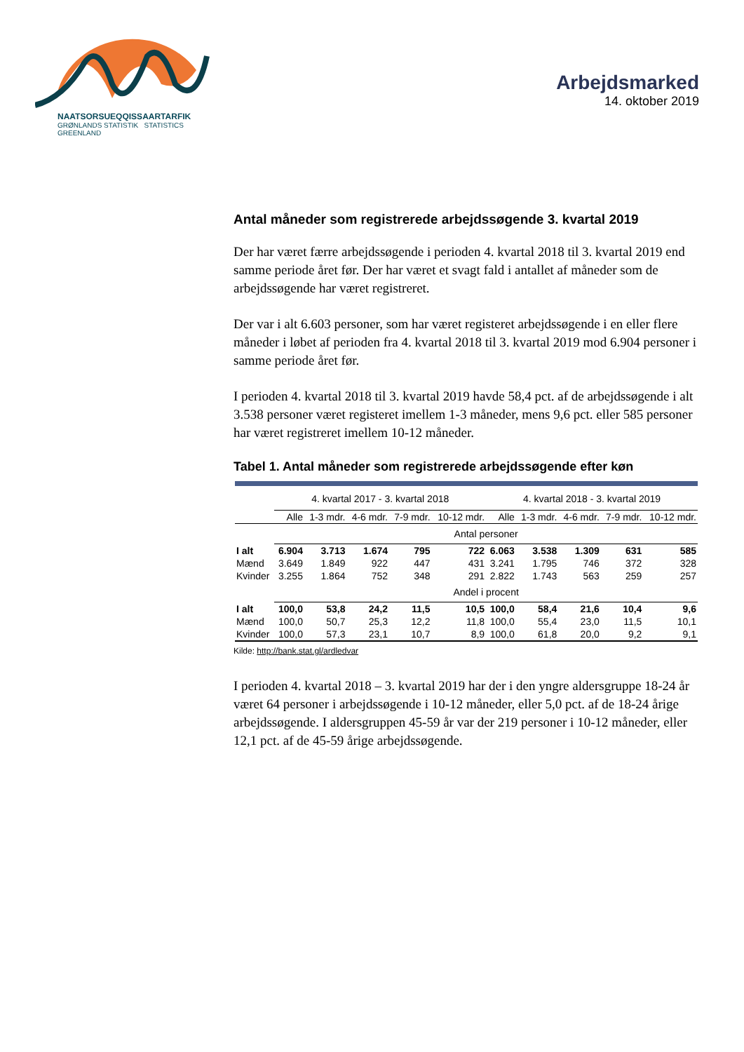NAATSORSUEQQISSAARTARFIK
GRØNLANDS STATISTIK STATISTICS GREENLAND
Arbejdsmarked
14. oktober 2019
Antal måneder som registrerede arbejdssøgende 3. kvartal 2019
Der har været færre arbejdssøgende i perioden 4. kvartal 2018 til 3. kvartal 2019 end samme periode året før. Der har været et svagt fald i antallet af måneder som de arbejdssøgende har været registreret.
Der var i alt 6.603 personer, som har været registeret arbejdssøgende i en eller flere måneder i løbet af perioden fra 4. kvartal 2018 til 3. kvartal 2019 mod 6.904 personer i samme periode året før.
I perioden 4. kvartal 2018 til 3. kvartal 2019 havde 58,4 pct. af de arbejdssøgende i alt 3.538 personer været registeret imellem 1-3 måneder, mens 9,6 pct. eller 585 personer har været registreret imellem 10-12 måneder.
Tabel 1. Antal måneder som registrerede arbejdssøgende efter køn
| | 4. kvartal 2017 - 3. kvartal 2018 | | | | | 4. kvartal 2018 - 3. kvartal 2019 | | | | |
| --- | --- | --- | --- | --- | --- | --- | --- | --- | --- | --- |
| | Alle | 1-3 mdr. | 4-6 mdr. | 7-9 mdr. | 10-12 mdr. | Alle | 1-3 mdr. | 4-6 mdr. | 7-9 mdr. | 10-12 mdr. |
| | Antal personer | | | | | | | | | |
| I alt | 6.904 | 3.713 | 1.674 | 795 | 722 | 6.063 | 3.538 | 1.309 | 631 | 585 |
| Mænd | 3.649 | 1.849 | 922 | 447 | 431 | 3.241 | 1.795 | 746 | 372 | 328 |
| Kvinder | 3.255 | 1.864 | 752 | 348 | 291 | 2.822 | 1.743 | 563 | 259 | 257 |
| | Andel i procent | | | | | | | | | |
| I alt | 100,0 | 53,8 | 24,2 | 11,5 | 10,5 | 100,0 | 58,4 | 21,6 | 10,4 | 9,6 |
| Mænd | 100,0 | 50,7 | 25,3 | 12,2 | 11,8 | 100,0 | 55,4 | 23,0 | 11,5 | 10,1 |
| Kvinder | 100,0 | 57,3 | 23,1 | 10,7 | 8,9 | 100,0 | 61,8 | 20,0 | 9,2 | 9,1 |
Kilde: http://bank.stat.gl/ardledvar
I perioden 4. kvartal 2018 – 3. kvartal 2019 har der i den yngre aldersgruppe 18-24 år været 64 personer i arbejdssøgende i 10-12 måneder, eller 5,0 pct. af de 18-24 årige arbejdssøgende. I aldersgruppen 45-59 år var der 219 personer i 10-12 måneder, eller 12,1 pct. af de 45-59 årige arbejdssøgende.